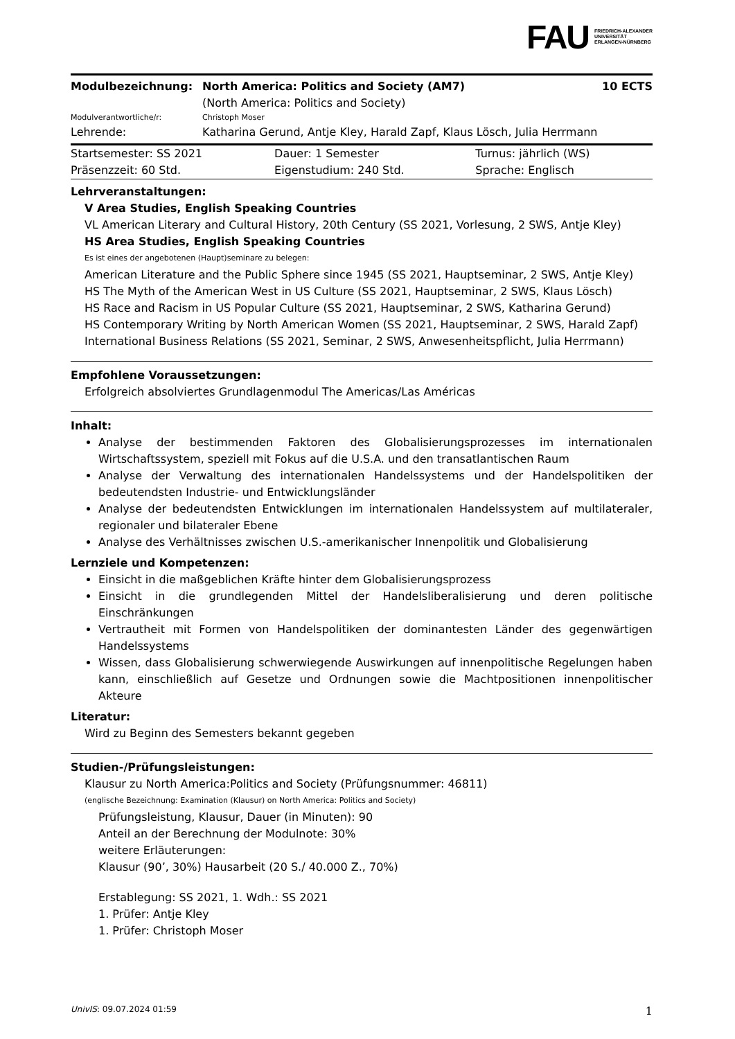FAU FRIEDRICH-ALEXANDER
UNIVERSITÄT
ERLANGEN-NÜRNBERG
| Modulbezeichnung: | North America: Politics and Society (AM7) (North America: Politics and Society) | 10 ECTS |
| Modulverantwortliche/r: | Christoph Moser | |
| Lehrende: | Katharina Gerund, Antje Kley, Harald Zapf, Klaus Lösch, Julia Herrmann | |
| Startsemester: SS 2021 | Dauer: 1 Semester | Turnus: jährlich (WS) |
| Präsenzzeit: 60 Std. | Eigenstudium: 240 Std. | Sprache: Englisch |
Lehrveranstaltungen:
V Area Studies, English Speaking Countries
VL American Literary and Cultural History, 20th Century (SS 2021, Vorlesung, 2 SWS, Antje Kley)
HS Area Studies, English Speaking Countries
Es ist eines der angebotenen (Haupt)seminare zu belegen:
American Literature and the Public Sphere since 1945 (SS 2021, Hauptseminar, 2 SWS, Antje Kley)
HS The Myth of the American West in US Culture (SS 2021, Hauptseminar, 2 SWS, Klaus Lösch)
HS Race and Racism in US Popular Culture (SS 2021, Hauptseminar, 2 SWS, Katharina Gerund)
HS Contemporary Writing by North American Women (SS 2021, Hauptseminar, 2 SWS, Harald Zapf)
International Business Relations (SS 2021, Seminar, 2 SWS, Anwesenheitspflicht, Julia Herrmann)
Empfohlene Voraussetzungen:
Erfolgreich absolviertes Grundlagenmodul The Americas/Las Américas
Inhalt:
Analyse der bestimmenden Faktoren des Globalisierungsprozesses im internationalen Wirtschaftssystem, speziell mit Fokus auf die U.S.A. und den transatlantischen Raum
Analyse der Verwaltung des internationalen Handelssystems und der Handelspolitiken der bedeutendsten Industrie- und Entwicklungsländer
Analyse der bedeutendsten Entwicklungen im internationalen Handelssystem auf multilateraler, regionaler und bilateraler Ebene
Analyse des Verhältnisses zwischen U.S.-amerikanischer Innenpolitik und Globalisierung
Lernziele und Kompetenzen:
Einsicht in die maßgeblichen Kräfte hinter dem Globalisierungsprozess
Einsicht in die grundlegenden Mittel der Handelsliberalisierung und deren politische Einschränkungen
Vertrautheit mit Formen von Handelspolitiken der dominantesten Länder des gegenwärtigen Handelssystems
Wissen, dass Globalisierung schwerwiegende Auswirkungen auf innenpolitische Regelungen haben kann, einschließlich auf Gesetze und Ordnungen sowie die Machtpositionen innenpolitischer Akteure
Literatur:
Wird zu Beginn des Semesters bekannt gegeben
Studien-/Prüfungsleistungen:
Klausur zu North America:Politics and Society (Prüfungsnummer: 46811)
(englische Bezeichnung: Examination (Klausur) on North America: Politics and Society)
Prüfungsleistung, Klausur, Dauer (in Minuten): 90
Anteil an der Berechnung der Modulnote: 30%
weitere Erläuterungen:
Klausur (90’, 30%) Hausarbeit (20 S./ 40.000 Z., 70%)
Erstablegung: SS 2021, 1. Wdh.: SS 2021
1. Prüfer: Antje Kley
1. Prüfer: Christoph Moser
UnivIS: 09.07.2024 01:59 1